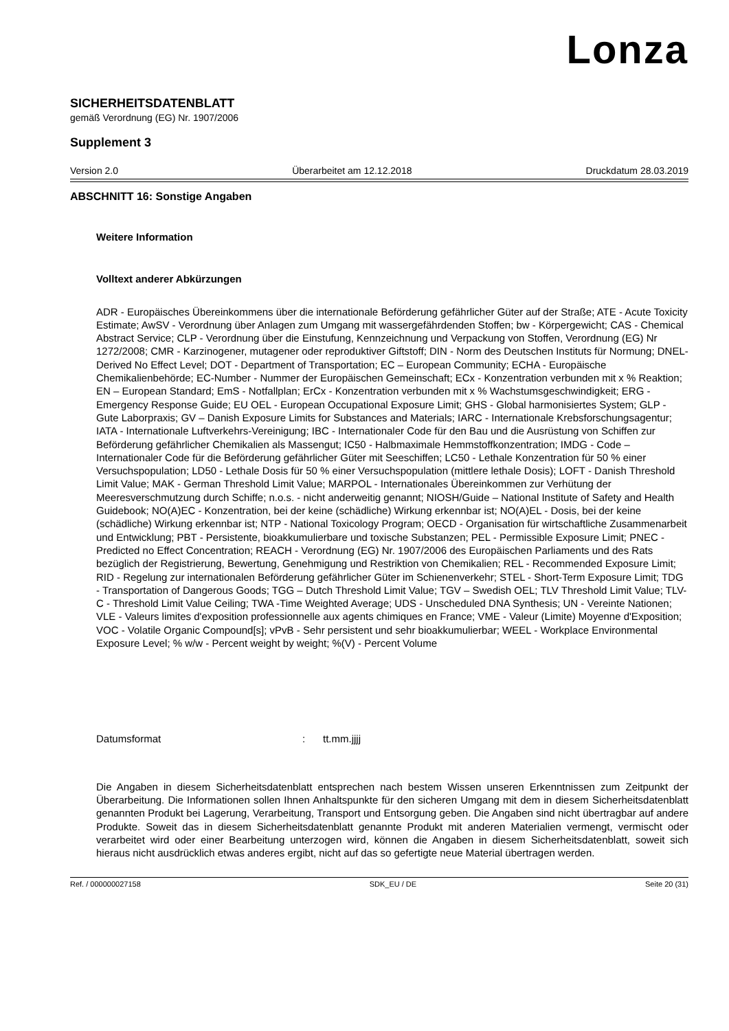Lonza
SICHERHEITSDATENBLATT
gemäß Verordnung (EG) Nr. 1907/2006
Supplement 3
Version 2.0 Überarbeitet am 12.12.2018 Druckdatum 28.03.2019
ABSCHNITT 16: Sonstige Angaben
Weitere Information
Volltext anderer Abkürzungen
ADR - Europäisches Übereinkommens über die internationale Beförderung gefährlicher Güter auf der Straße; ATE - Acute Toxicity Estimate; AwSV - Verordnung über Anlagen zum Umgang mit wassergefährdenden Stoffen; bw - Körpergewicht; CAS - Chemical Abstract Service; CLP - Verordnung über die Einstufung, Kennzeichnung und Verpackung von Stoffen, Verordnung (EG) Nr 1272/2008; CMR - Karzinogener, mutagener oder reproduktiver Giftstoff; DIN - Norm des Deutschen Instituts für Normung; DNEL-Derived No Effect Level; DOT - Department of Transportation; EC – European Community; ECHA - Europäische Chemikalienbehörde; EC-Number - Nummer der Europäischen Gemeinschaft; ECx - Konzentration verbunden mit x % Reaktion; EN – European Standard; EmS - Notfallplan; ErCx - Konzentration verbunden mit x % Wachstumsgeschwindigkeit; ERG - Emergency Response Guide; EU OEL - European Occupational Exposure Limit; GHS - Global harmonisiertes System; GLP - Gute Laborpraxis; GV – Danish Exposure Limits for Substances and Materials; IARC - Internationale Krebsforschungsagentur; IATA - Internationale Luftverkehrs-Vereinigung; IBC - Internationaler Code für den Bau und die Ausrüstung von Schiffen zur Beförderung gefährlicher Chemikalien als Massengut; IC50 - Halbmaximale Hemmstoffkonzentration; IMDG - Code – Internationaler Code für die Beförderung gefährlicher Güter mit Seeschiffen; LC50 - Lethale Konzentration für 50 % einer Versuchspopulation; LD50 - Lethale Dosis für 50 % einer Versuchspopulation (mittlere lethale Dosis); LOFT - Danish Threshold Limit Value; MAK - German Threshold Limit Value; MARPOL - Internationales Übereinkommen zur Verhütung der Meeresverschmutzung durch Schiffe; n.o.s. - nicht anderweitig genannt; NIOSH/Guide – National Institute of Safety and Health Guidebook; NO(A)EC - Konzentration, bei der keine (schädliche) Wirkung erkennbar ist; NO(A)EL - Dosis, bei der keine (schädliche) Wirkung erkennbar ist; NTP - National Toxicology Program; OECD - Organisation für wirtschaftliche Zusammenarbeit und Entwicklung; PBT - Persistente, bioakkumulierbare und toxische Substanzen; PEL - Permissible Exposure Limit; PNEC - Predicted no Effect Concentration; REACH - Verordnung (EG) Nr. 1907/2006 des Europäischen Parliaments und des Rats bezüglich der Registrierung, Bewertung, Genehmigung und Restriktion von Chemikalien; REL - Recommended Exposure Limit; RID - Regelung zur internationalen Beförderung gefährlicher Güter im Schienenverkehr; STEL - Short-Term Exposure Limit; TDG - Transportation of Dangerous Goods; TGG – Dutch Threshold Limit Value; TGV – Swedish OEL; TLV Threshold Limit Value; TLV-C - Threshold Limit Value Ceiling; TWA -Time Weighted Average; UDS - Unscheduled DNA Synthesis; UN - Vereinte Nationen; VLE - Valeurs limites d'exposition professionnelle aux agents chimiques en France; VME - Valeur (Limite) Moyenne d'Exposition; VOC - Volatile Organic Compound[s]; vPvB - Sehr persistent und sehr bioakkumulierbar; WEEL - Workplace Environmental Exposure Level; % w/w - Percent weight by weight; %(V) - Percent Volume
Datumsformat: tt.mm.jjjj
Die Angaben in diesem Sicherheitsdatenblatt entsprechen nach bestem Wissen unseren Erkenntnissen zum Zeitpunkt der Überarbeitung. Die Informationen sollen Ihnen Anhaltspunkte für den sicheren Umgang mit dem in diesem Sicherheitsdatenblatt genannten Produkt bei Lagerung, Verarbeitung, Transport und Entsorgung geben. Die Angaben sind nicht übertragbar auf andere Produkte. Soweit das in diesem Sicherheitsdatenblatt genannte Produkt mit anderen Materialien vermengt, vermischt oder verarbeitet wird oder einer Bearbeitung unterzogen wird, können die Angaben in diesem Sicherheitsdatenblatt, soweit sich hieraus nicht ausdrücklich etwas anderes ergibt, nicht auf das so gefertigte neue Material übertragen werden.
Ref. / 000000027158 SDK_EU / DE Seite 20 (31)